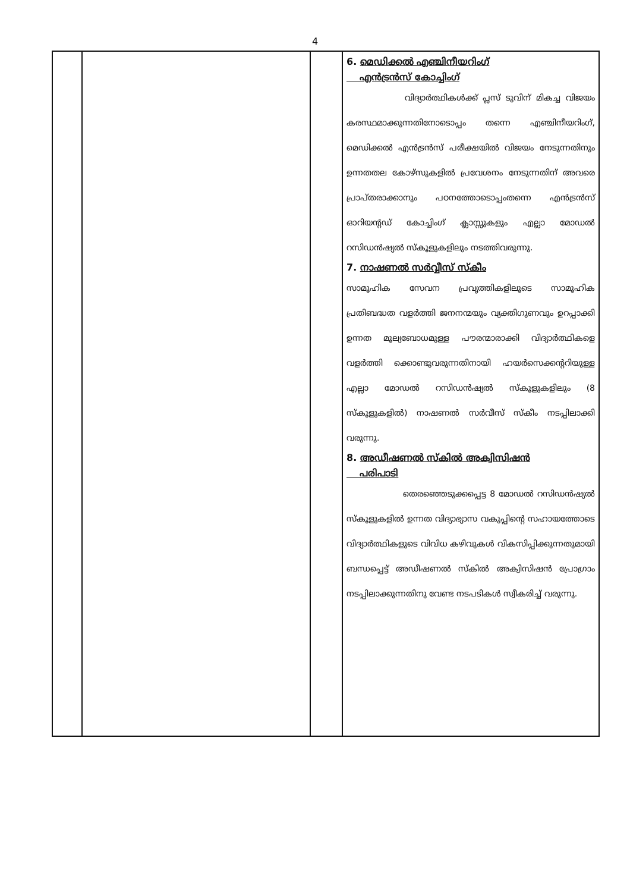4
| | | | 6. മെഡിക്കൽ എഞ്ചിനീയറിംഗ് എൻട്രൻസ് കോച്ചിംഗ് വിദ്യാർത്ഥികൾക്ക് പ്ലസ് ടുവിന് മികച്ച വിജയം കരസ്ഥമാക്കുന്നതിനോടൊപ്പം തന്നെ എഞ്ചിനീയറിംഗ്, മെഡിക്കൽ എൻട്രൻസ് പരീക്ഷയിൽ വിജയം നേടുന്നതിനും ഉന്നതതല കോഴ്സുകളിൽ പ്രവേശനം നേടുന്നതിന് അവരെ പ്രാപ്തരാക്കാനും പഠനത്തോടൊപ്പംതന്നെ എൻട്രൻസ് ഓറിയന്റഡ് കോച്ചിംഗ് ക്ലാസ്സുകളും എല്ലാ മോഡൽ റസിഡൻഷ്യൽ സ്കൂളുകളിലും നടത്തിവരുന്നു. 7. നാഷണൽ സർവ്വീസ് സ്കീം സാമൂഹിക സേവന പ്രവൃത്തികളിലൂടെ സാമൂഹിക പ്രതിബദ്ധത വളർത്തി ജനനന്മയും വ്യക്തിഗുണവും ഉറപ്പാക്കി ഉന്നത മൂല്യബോധമുള്ള പൗരന്മാരാക്കി വിദ്യാർത്ഥികളെ വളർത്തി ക്കൊണ്ടുവരുന്നതിനായി ഹയർസെക്കന്ററിയുള്ള എല്ലാ മോഡൽ റസിഡൻഷ്യൽ സ്കൂളുകളിലും (8 സ്കൂളുകളിൽ) നാഷണൽ സർവീസ് സ്കീം നടപ്പിലാക്കി വരുന്നു. 8. അഡീഷണൽ സ്കിൽ അക്വിസിഷൻ പരിപാടി തെരഞ്ഞെടുക്കപ്പെട്ട 8 മോഡൽ റസിഡൻഷ്യൽ സ്കൂളുകളിൽ ഉന്നത വിദ്യാഭ്യാസ വകുപ്പിന്റെ സഹായത്തോടെ വിദ്യാർത്ഥികളുടെ വിവിധ കഴിവുകൾ വികസിപ്പിക്കുന്നതുമായി ബന്ധപ്പെട്ട് അഡീഷണൽ സ്കിൽ അക്വിസിഷൻ പ്രോഗ്രാം നടപ്പിലാക്കുന്നതിനു വേണ്ട നടപടികൾ സ്വീകരിച്ച് വരുന്നു. |